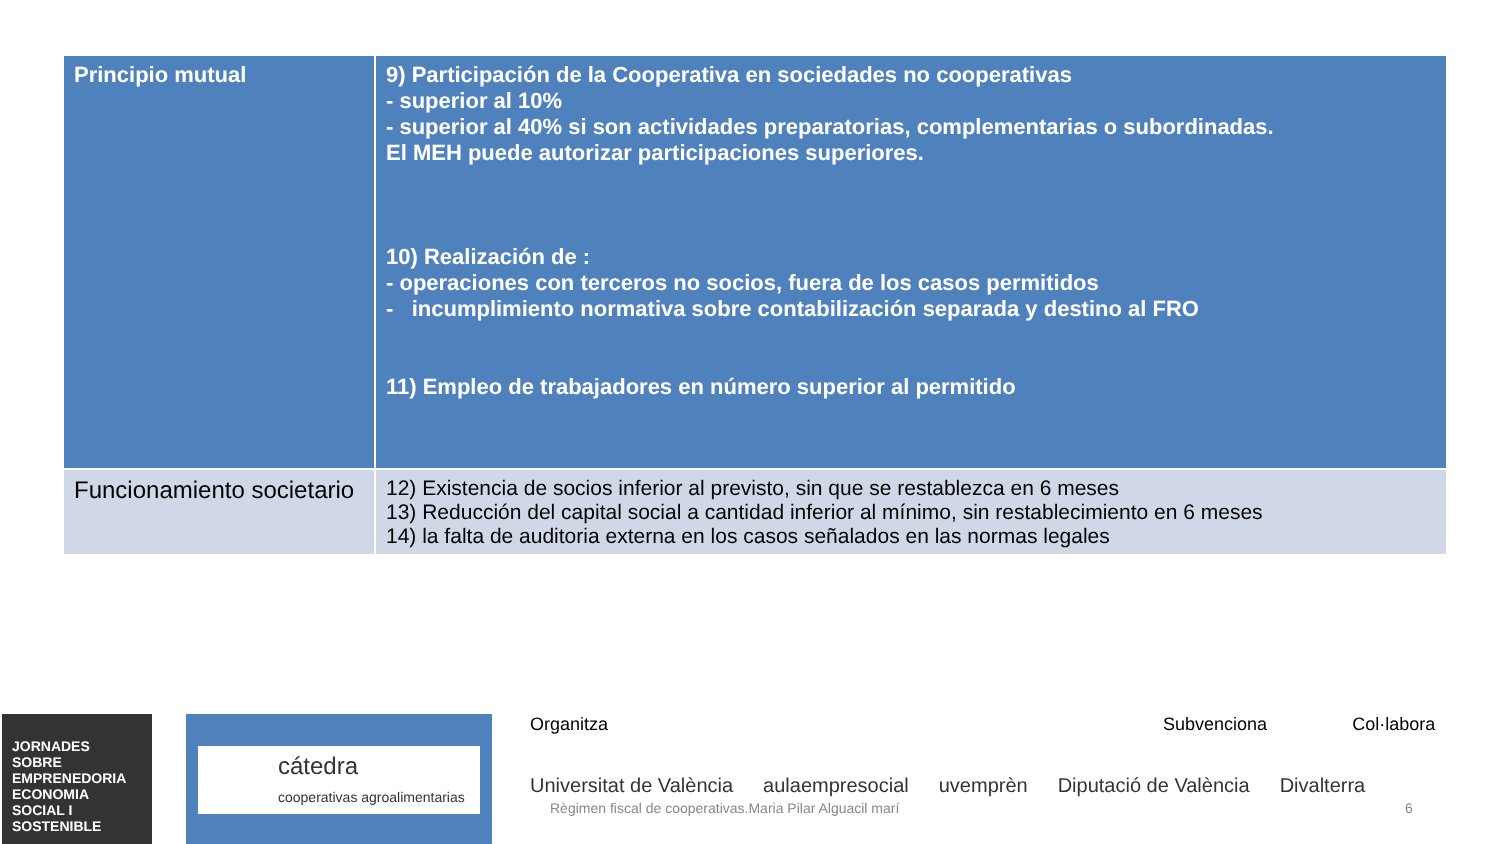| Principio mutual | 9) Participación de la Cooperativa en sociedades no cooperativas - superior al 10% - superior al 40% si son actividades preparatorias, complementarias o subordinadas. El MEH puede autorizar participaciones superiores. 10) Realización de : - operaciones con terceros no socios, fuera de los casos permitidos - incumplimiento normativa sobre contabilización separada y destino al FRO 11) Empleo de trabajadores en número superior al permitido |
| Funcionamiento societario | 12) Existencia de socios inferior al previsto, sin que se restablezca en 6 meses 13) Reducción del capital social a cantidad inferior al mínimo, sin restablecimiento en 6 meses 14) la falta de auditoria externa en los casos señalados en las normas legales |
JORNADES SOBRE EMPRENEDORIA ECONOMIA SOCIAL I SOSTENIBLE
cátedra
cooperativas agroalimentarias
Organitza Subvenciona Col·labora
Universitat de València aulaempresocial uvemprèn Diputació de València Divalterra
Règimen fiscal de cooperativas.Maria Pilar Alguacil marí
6